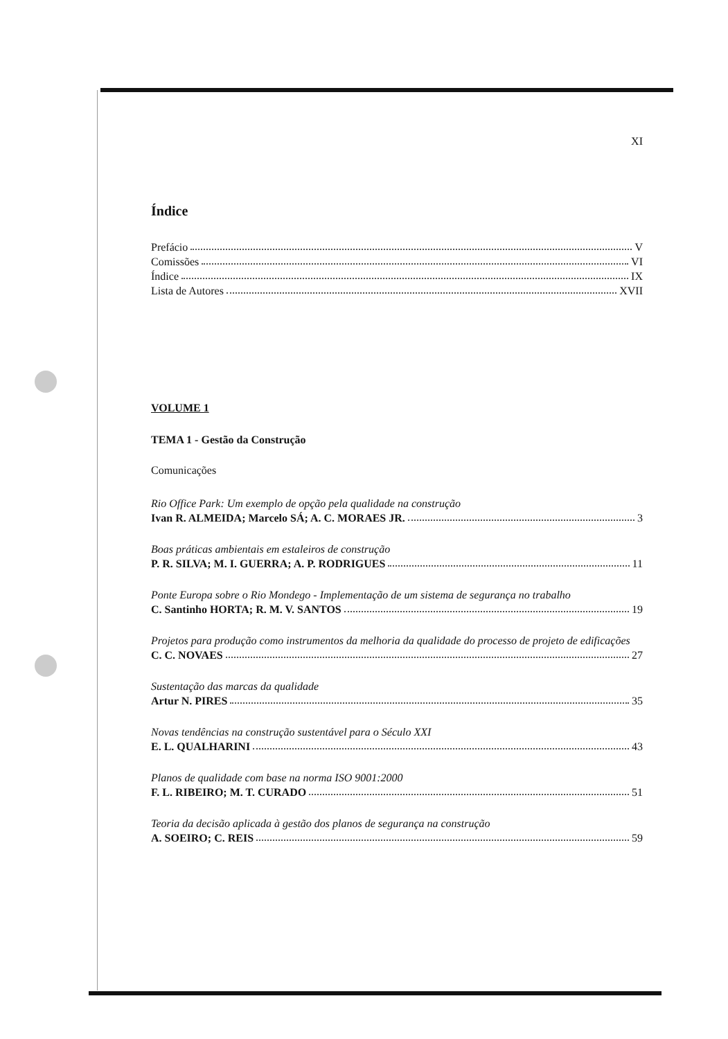XI
Índice
Prefácio V
Comissões VI
Índice IX
Lista de Autores XVII
VOLUME 1
TEMA 1 - Gestão da Construção
Comunicações
Rio Office Park: Um exemplo de opção pela qualidade na construção
Ivan R. ALMEIDA; Marcelo SÁ; A. C. MORAES JR. 3
Boas práticas ambientais em estaleiros de construção
P. R. SILVA; M. I. GUERRA; A. P. RODRIGUES 11
Ponte Europa sobre o Rio Mondego - Implementação de um sistema de segurança no trabalho
C. Santinho HORTA; R. M. V. SANTOS 19
Projetos para produção como instrumentos da melhoria da qualidade do processo de projeto de edificações
C. C. NOVAES 27
Sustentação das marcas da qualidade
Artur N. PIRES 35
Novas tendências na construção sustentável para o Século XXI
E. L. QUALHARINI 43
Planos de qualidade com base na norma ISO 9001:2000
F. L. RIBEIRO; M. T. CURADO 51
Teoria da decisão aplicada à gestão dos planos de segurança na construção
A. SOEIRO; C. REIS 59